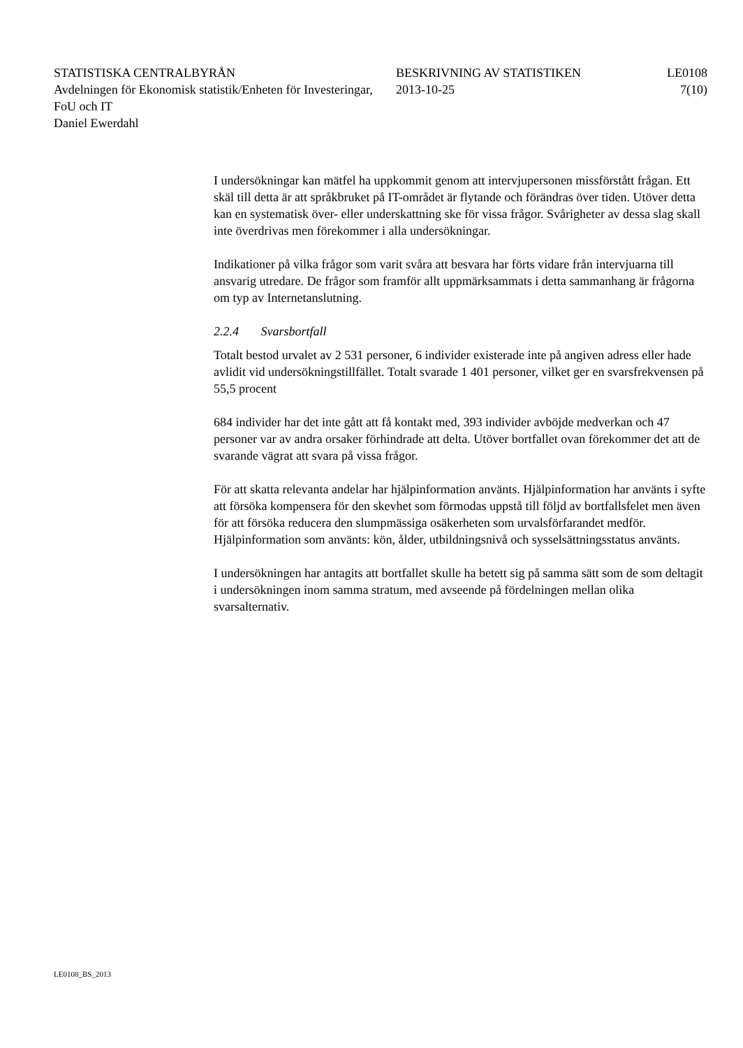STATISTISKA CENTRALBYRÅN
Avdelningen för Ekonomisk statistik/Enheten för Investeringar, FoU och IT
Daniel Ewerdahl
BESKRIVNING AV STATISTIKEN
2013-10-25
LE0108
7(10)
I undersökningar kan mätfel ha uppkommit genom att intervjupersonen missförstått frågan. Ett skäl till detta är att språkbruket på IT-området är flytande och förändras över tiden. Utöver detta kan en systematisk över- eller underskattning ske för vissa frågor. Svårigheter av dessa slag skall inte överdrivas men förekommer i alla undersökningar.
Indikationer på vilka frågor som varit svåra att besvara har förts vidare från intervjuarna till ansvarig utredare. De frågor som framför allt uppmärksammats i detta sammanhang är frågorna om typ av Internetanslutning.
2.2.4 Svarsbortfall
Totalt bestod urvalet av 2 531 personer, 6 individer existerade inte på angiven adress eller hade avlidit vid undersökningstillfället. Totalt svarade 1 401 personer, vilket ger en svarsfrekvensen på 55,5 procent
684 individer har det inte gått att få kontakt med, 393 individer avböjde medverkan och 47 personer var av andra orsaker förhindrade att delta. Utöver bortfallet ovan förekommer det att de svarande vägrat att svara på vissa frågor.
För att skatta relevanta andelar har hjälpinformation använts. Hjälpinformation har använts i syfte att försöka kompensera för den skevhet som förmodas uppstå till följd av bortfallsfelet men även för att försöka reducera den slumpmässiga osäkerheten som urvalsförfarandet medför. Hjälpinformation som använts: kön, ålder, utbildningsnivå och sysselsättningsstatus använts.
I undersökningen har antagits att bortfallet skulle ha betett sig på samma sätt som de som deltagit i undersökningen inom samma stratum, med avseende på fördelningen mellan olika svarsalternativ.
LE0108_BS_2013